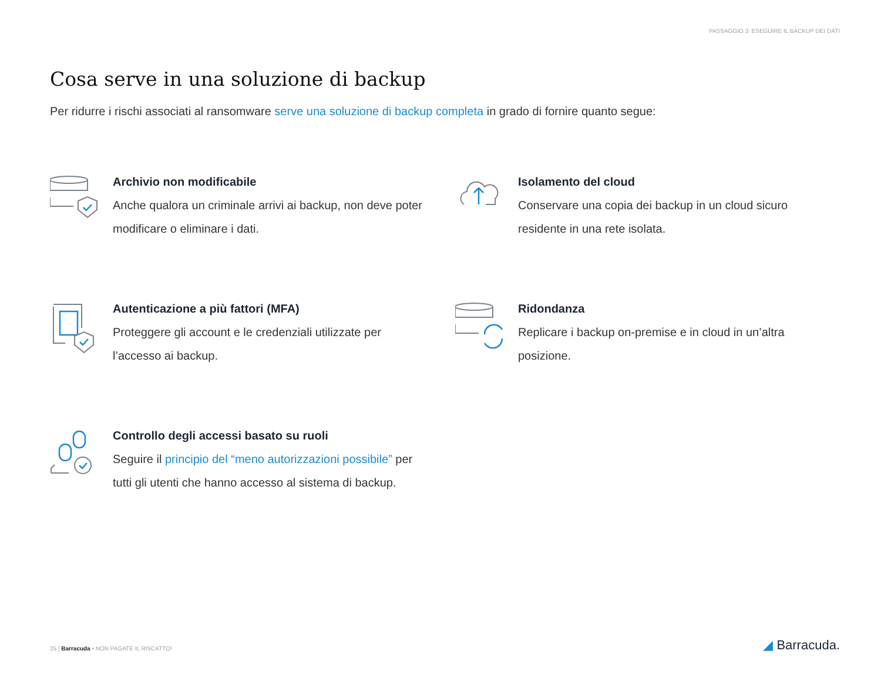PASSAGGIO 3: ESEGUIRE IL BACKUP DEI DATI
Cosa serve in una soluzione di backup
Per ridurre i rischi associati al ransomware serve una soluzione di backup completa in grado di fornire quanto segue:
Archivio non modificabile
Anche qualora un criminale arrivi ai backup, non deve poter modificare o eliminare i dati.
Isolamento del cloud
Conservare una copia dei backup in un cloud sicuro residente in una rete isolata.
Autenticazione a più fattori (MFA)
Proteggere gli account e le credenziali utilizzate per l’accesso ai backup.
Ridondanza
Replicare i backup on-premise e in cloud in un’altra posizione.
Controllo degli accessi basato su ruoli
Seguire il principio del “meno autorizzazioni possibile” per tutti gli utenti che hanno accesso al sistema di backup.
25 | Barracuda • NON PAGATE IL RISCATTO!
◢ Barracuda.